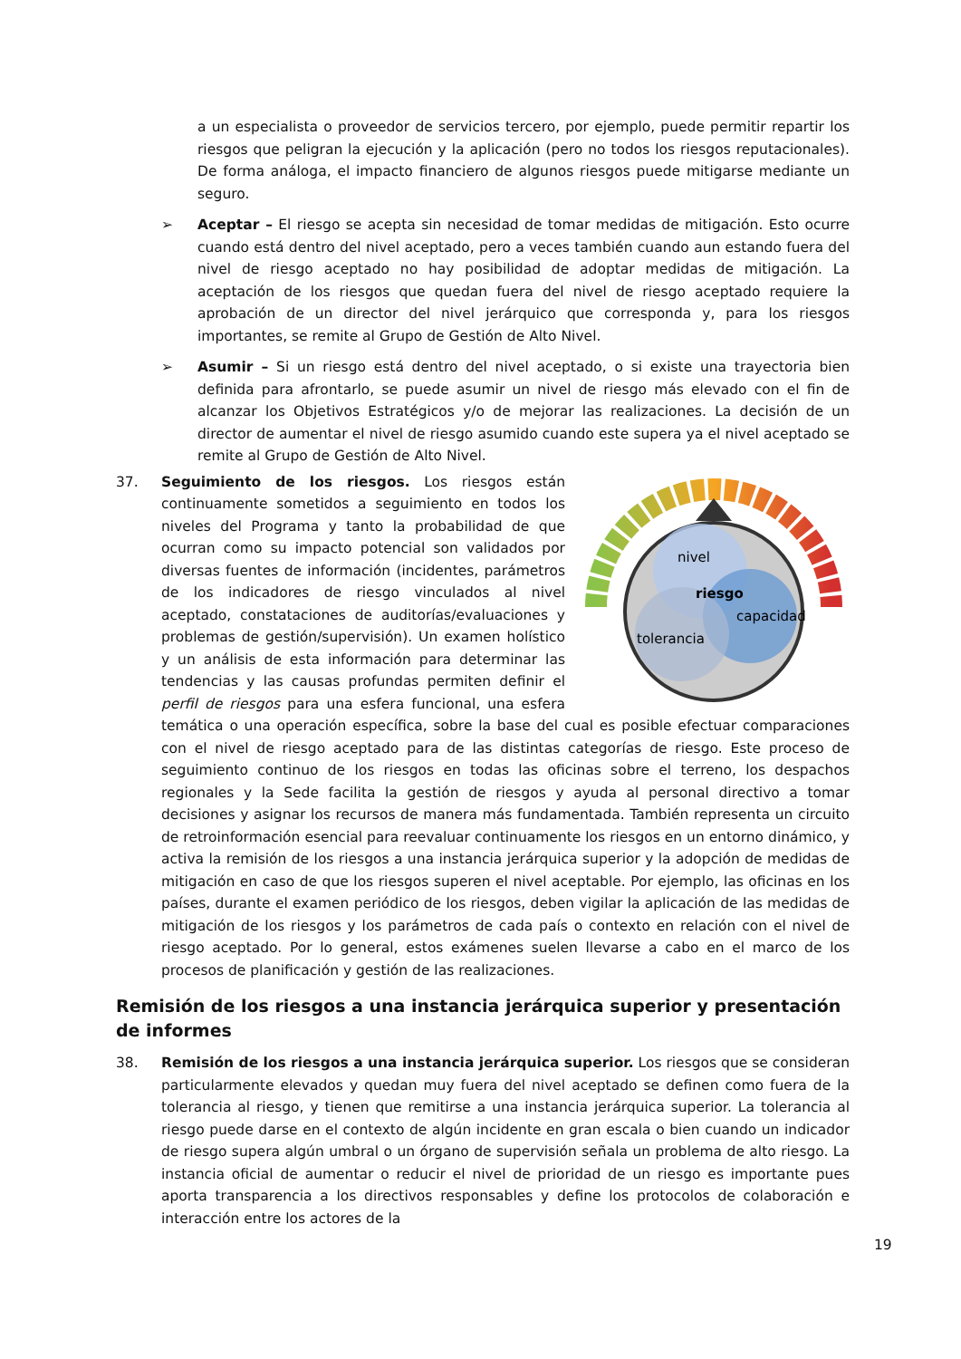a un especialista o proveedor de servicios tercero, por ejemplo, puede permitir repartir los riesgos que peligran la ejecución y la aplicación (pero no todos los riesgos reputacionales). De forma análoga, el impacto financiero de algunos riesgos puede mitigarse mediante un seguro.
➢ Aceptar – El riesgo se acepta sin necesidad de tomar medidas de mitigación. Esto ocurre cuando está dentro del nivel aceptado, pero a veces también cuando aun estando fuera del nivel de riesgo aceptado no hay posibilidad de adoptar medidas de mitigación. La aceptación de los riesgos que quedan fuera del nivel de riesgo aceptado requiere la aprobación de un director del nivel jerárquico que corresponda y, para los riesgos importantes, se remite al Grupo de Gestión de Alto Nivel.
➢ Asumir – Si un riesgo está dentro del nivel aceptado, o si existe una trayectoria bien definida para afrontarlo, se puede asumir un nivel de riesgo más elevado con el fin de alcanzar los Objetivos Estratégicos y/o de mejorar las realizaciones. La decisión de un director de aumentar el nivel de riesgo asumido cuando este supera ya el nivel aceptado se remite al Grupo de Gestión de Alto Nivel.
37.
nivel
riesgo
capacidad
tolerancia
Seguimiento de los riesgos. Los riesgos están continuamente sometidos a seguimiento en todos los niveles del Programa y tanto la probabilidad de que ocurran como su impacto potencial son validados por diversas fuentes de información (incidentes, parámetros de los indicadores de riesgo vinculados al nivel aceptado, constataciones de auditorías/evaluaciones y problemas de gestión/supervisión). Un examen holístico y un análisis de esta información para determinar las tendencias y las causas profundas permiten definir el perfil de riesgos para una esfera funcional, una esfera temática o una operación específica, sobre la base del cual es posible efectuar comparaciones con el nivel de riesgo aceptado para de las distintas categorías de riesgo. Este proceso de seguimiento continuo de los riesgos en todas las oficinas sobre el terreno, los despachos regionales y la Sede facilita la gestión de riesgos y ayuda al personal directivo a tomar decisiones y asignar los recursos de manera más fundamentada. También representa un circuito de retroinformación esencial para reevaluar continuamente los riesgos en un entorno dinámico, y activa la remisión de los riesgos a una instancia jerárquica superior y la adopción de medidas de mitigación en caso de que los riesgos superen el nivel aceptable. Por ejemplo, las oficinas en los países, durante el examen periódico de los riesgos, deben vigilar la aplicación de las medidas de mitigación de los riesgos y los parámetros de cada país o contexto en relación con el nivel de riesgo aceptado. Por lo general, estos exámenes suelen llevarse a cabo en el marco de los procesos de planificación y gestión de las realizaciones.
Remisión de los riesgos a una instancia jerárquica superior y presentación de informes
38. Remisión de los riesgos a una instancia jerárquica superior. Los riesgos que se consideran particularmente elevados y quedan muy fuera del nivel aceptado se definen como fuera de la tolerancia al riesgo, y tienen que remitirse a una instancia jerárquica superior. La tolerancia al riesgo puede darse en el contexto de algún incidente en gran escala o bien cuando un indicador de riesgo supera algún umbral o un órgano de supervisión señala un problema de alto riesgo. La instancia oficial de aumentar o reducir el nivel de prioridad de un riesgo es importante pues aporta transparencia a los directivos responsables y define los protocolos de colaboración e interacción entre los actores de la
19